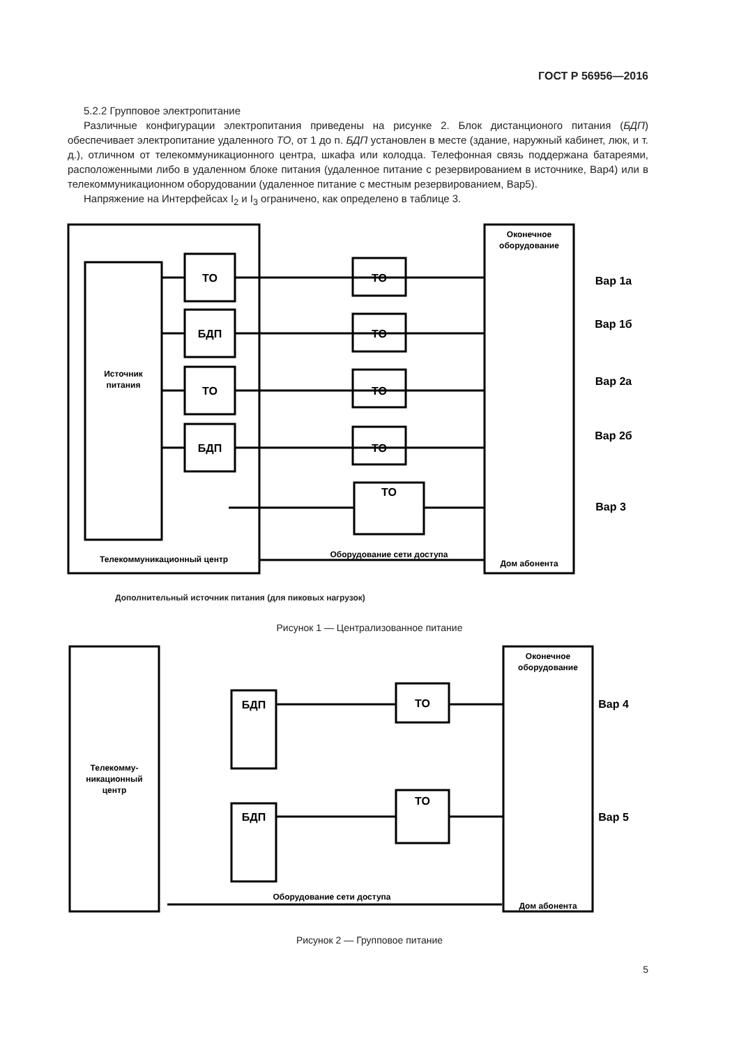ГОСТ Р 56956—2016
5.2.2 Групповое электропитание
Различные конфигурации электропитания приведены на рисунке 2. Блок дистанционого питания (БДП) обеспечивает электропитание удаленного ТО, от 1 до n. БДП установлен в месте (здание, наружный кабинет, люк, и т. д.), отличном от телекоммуникационного центра, шкафа или колодца. Телефонная связь поддержана батареями, расположенными либо в удаленном блоке питания (удаленное питание с резервированием в источнике, Вар4) или в телекоммуникационном оборудовании (удаленное питание с местным резервированием, Вар5).
Напряжение на Интерфейсах I<sub>2</sub> и I<sub>3</sub> ограничено, как определено в таблице 3.
ТО
БДП
ТО
БДП
ТО
ТО
ТО
ТО
ТО
Источник
питания
Телекоммуникационный центр
Оборудование сети доступа
Оконечное
оборудование
Дом абонента
Вар 1а
Вар 1б
Вар 2а
Вар 2б
Вар 3
Дополнительный источник питания (для пиковых нагрузок)
Рисунок 1 — Централизованное питание
БДП
БДП
ТО
ТО
Телекомму-
никационный
центр
Оконечное
оборудование
Оборудование сети доступа
Дом абонента
Вар 4
Вар 5
Рисунок 2 — Групповое питание
5